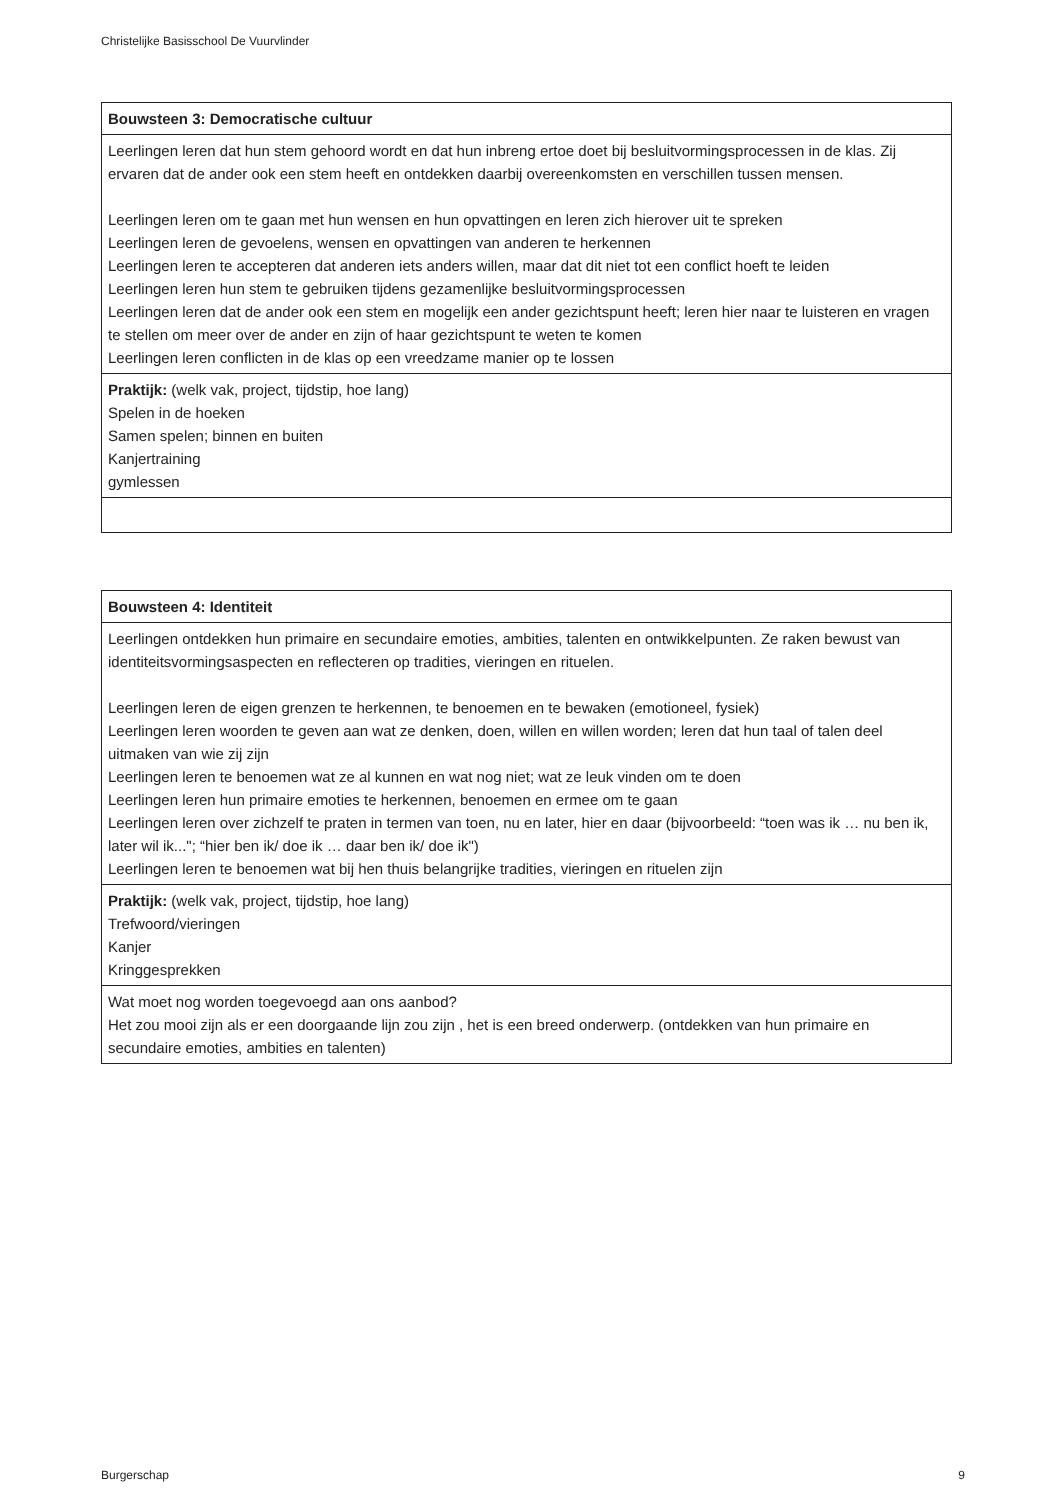Christelijke Basisschool De Vuurvlinder
| Bouwsteen 3: Democratische cultuur |
| --- |
| Leerlingen leren dat hun stem gehoord wordt en dat hun inbreng ertoe doet bij besluitvormingsprocessen in de klas. Zij ervaren dat de ander ook een stem heeft en ontdekken daarbij overeenkomsten en verschillen tussen mensen. Leerlingen leren om te gaan met hun wensen en hun opvattingen en leren zich hierover uit te spreken Leerlingen leren de gevoelens, wensen en opvattingen van anderen te herkennen Leerlingen leren te accepteren dat anderen iets anders willen, maar dat dit niet tot een conflict hoeft te leiden Leerlingen leren hun stem te gebruiken tijdens gezamenlijke besluitvormingsprocessen Leerlingen leren dat de ander ook een stem en mogelijk een ander gezichtspunt heeft; leren hier naar te luisteren en vragen te stellen om meer over de ander en zijn of haar gezichtspunt te weten te komen Leerlingen leren conflicten in de klas op een vreedzame manier op te lossen |
| Praktijk: (welk vak, project, tijdstip, hoe lang) Spelen in de hoeken Samen spelen; binnen en buiten Kanjertraining gymlessen |
| Bouwsteen 4: Identiteit |
| --- |
| Leerlingen ontdekken hun primaire en secundaire emoties, ambities, talenten en ontwikkelpunten. Ze raken bewust van identiteitsvormingsaspecten en reflecteren op tradities, vieringen en rituelen. Leerlingen leren de eigen grenzen te herkennen, te benoemen en te bewaken (emotioneel, fysiek) Leerlingen leren woorden te geven aan wat ze denken, doen, willen en willen worden; leren dat hun taal of talen deel uitmaken van wie zij zijn Leerlingen leren te benoemen wat ze al kunnen en wat nog niet; wat ze leuk vinden om te doen Leerlingen leren hun primaire emoties te herkennen, benoemen en ermee om te gaan Leerlingen leren over zichzelf te praten in termen van toen, nu en later, hier en daar (bijvoorbeeld: “toen was ik … nu ben ik, later wil ik..."; “hier ben ik/ doe ik … daar ben ik/ doe ik") Leerlingen leren te benoemen wat bij hen thuis belangrijke tradities, vieringen en rituelen zijn |
| Praktijk: (welk vak, project, tijdstip, hoe lang) Trefwoord/vieringen Kanjer Kringgesprekken |
| Wat moet nog worden toegevoegd aan ons aanbod? Het zou mooi zijn als er een doorgaande lijn zou zijn , het is een breed onderwerp. (ontdekken van hun primaire en secundaire emoties, ambities en talenten) |
Burgerschap 9